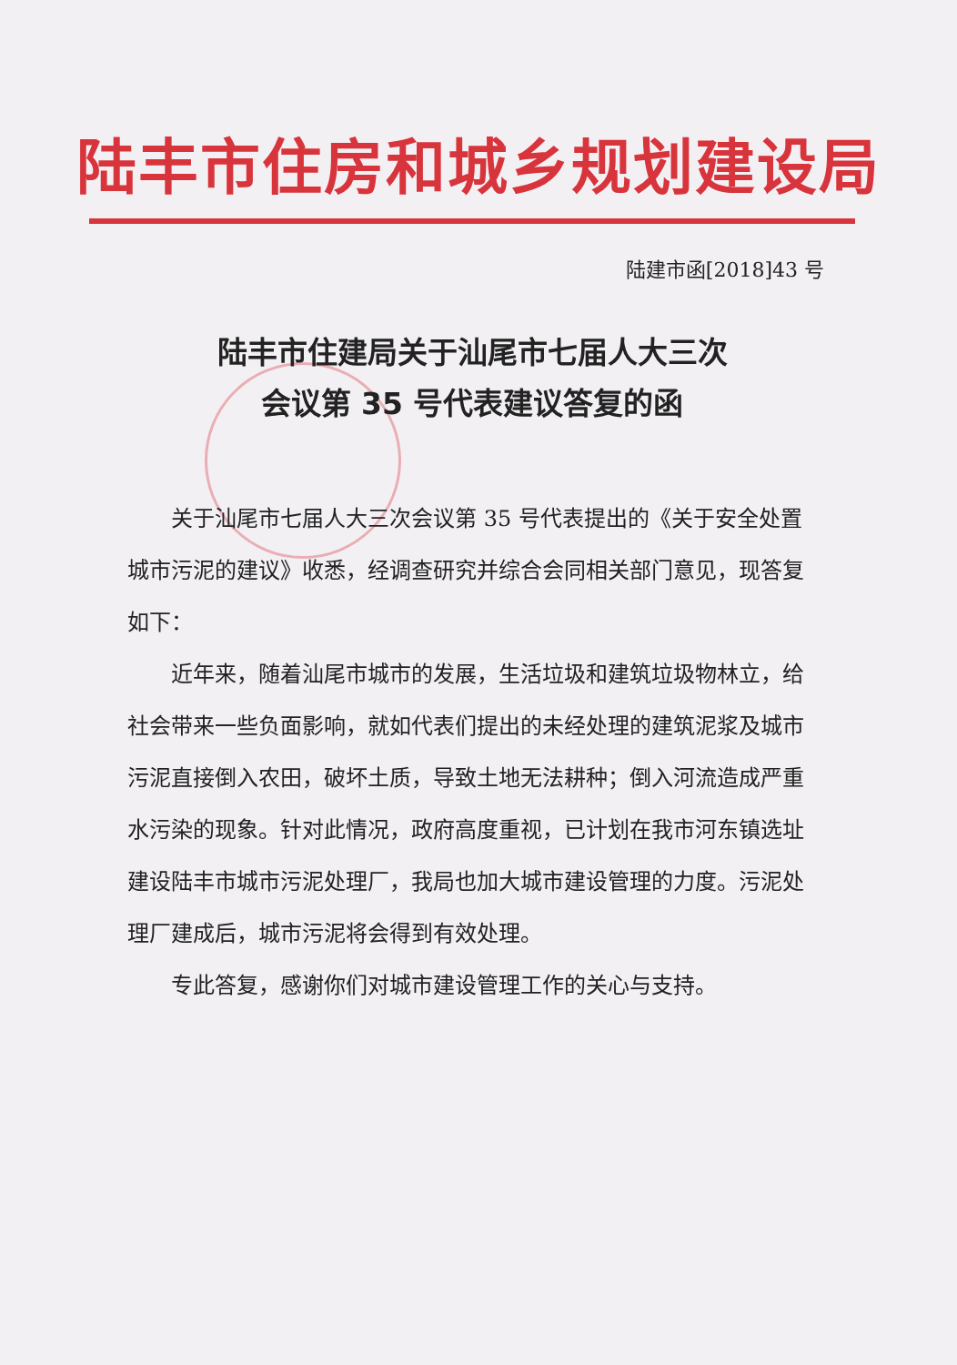陆丰市住房和城乡规划建设局
陆建市函[2018]43 号
陆丰市住建局关于汕尾市七届人大三次
会议第 35 号代表建议答复的函
关于汕尾市七届人大三次会议第 35 号代表提出的《关于安全处置城市污泥的建议》收悉，经调查研究并综合会同相关部门意见，现答复如下：
近年来，随着汕尾市城市的发展，生活垃圾和建筑垃圾物林立，给社会带来一些负面影响，就如代表们提出的未经处理的建筑泥浆及城市污泥直接倒入农田，破坏土质，导致土地无法耕种；倒入河流造成严重水污染的现象。针对此情况，政府高度重视，已计划在我市河东镇选址建设陆丰市城市污泥处理厂，我局也加大城市建设管理的力度。污泥处理厂建成后，城市污泥将会得到有效处理。
专此答复，感谢你们对城市建设管理工作的关心与支持。